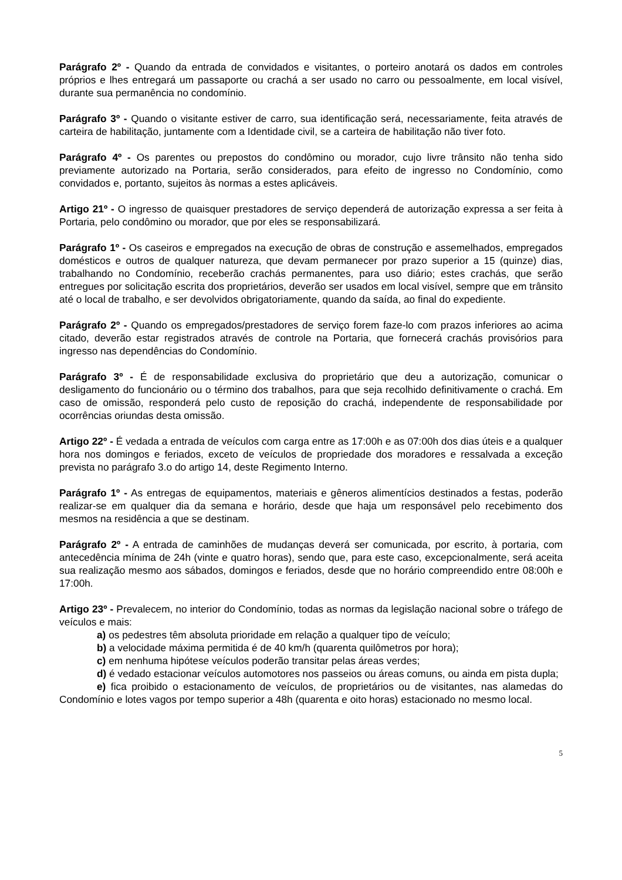Parágrafo 2º - Quando da entrada de convidados e visitantes, o porteiro anotará os dados em controles próprios e lhes entregará um passaporte ou crachá a ser usado no carro ou pessoalmente, em local visível, durante sua permanência no condomínio.
Parágrafo 3º - Quando o visitante estiver de carro, sua identificação será, necessariamente, feita através de carteira de habilitação, juntamente com a Identidade civil, se a carteira de habilitação não tiver foto.
Parágrafo 4º - Os parentes ou prepostos do condômino ou morador, cujo livre trânsito não tenha sido previamente autorizado na Portaria, serão considerados, para efeito de ingresso no Condomínio, como convidados e, portanto, sujeitos às normas a estes aplicáveis.
Artigo 21º - O ingresso de quaisquer prestadores de serviço dependerá de autorização expressa a ser feita à Portaria, pelo condômino ou morador, que por eles se responsabilizará.
Parágrafo 1º - Os caseiros e empregados na execução de obras de construção e assemelhados, empregados domésticos e outros de qualquer natureza, que devam permanecer por prazo superior a 15 (quinze) dias, trabalhando no Condomínio, receberão crachás permanentes, para uso diário; estes crachás, que serão entregues por solicitação escrita dos proprietários, deverão ser usados em local visível, sempre que em trânsito até o local de trabalho, e ser devolvidos obrigatoriamente, quando da saída, ao final do expediente.
Parágrafo 2º - Quando os empregados/prestadores de serviço forem faze-lo com prazos inferiores ao acima citado, deverão estar registrados através de controle na Portaria, que fornecerá crachás provisórios para ingresso nas dependências do Condomínio.
Parágrafo 3º - É de responsabilidade exclusiva do proprietário que deu a autorização, comunicar o desligamento do funcionário ou o término dos trabalhos, para que seja recolhido definitivamente o crachá. Em caso de omissão, responderá pelo custo de reposição do crachá, independente de responsabilidade por ocorrências oriundas desta omissão.
Artigo 22º - É vedada a entrada de veículos com carga entre as 17:00h e as 07:00h dos dias úteis e a qualquer hora nos domingos e feriados, exceto de veículos de propriedade dos moradores e ressalvada a exceção prevista no parágrafo 3.o do artigo 14, deste Regimento Interno.
Parágrafo 1º - As entregas de equipamentos, materiais e gêneros alimentícios destinados a festas, poderão realizar-se em qualquer dia da semana e horário, desde que haja um responsável pelo recebimento dos mesmos na residência a que se destinam.
Parágrafo 2º - A entrada de caminhões de mudanças deverá ser comunicada, por escrito, à portaria, com antecedência mínima de 24h (vinte e quatro horas), sendo que, para este caso, excepcionalmente, será aceita sua realização mesmo aos sábados, domingos e feriados, desde que no horário compreendido entre 08:00h e 17:00h.
Artigo 23º - Prevalecem, no interior do Condomínio, todas as normas da legislação nacional sobre o tráfego de veículos e mais:
a) os pedestres têm absoluta prioridade em relação a qualquer tipo de veículo;
b) a velocidade máxima permitida é de 40 km/h (quarenta quilômetros por hora);
c) em nenhuma hipótese veículos poderão transitar pelas áreas verdes;
d) é vedado estacionar veículos automotores nos passeios ou áreas comuns, ou ainda em pista dupla;
e) fica proibido o estacionamento de veículos, de proprietários ou de visitantes, nas alamedas do Condomínio e lotes vagos por tempo superior a 48h (quarenta e oito horas) estacionado no mesmo local.
5